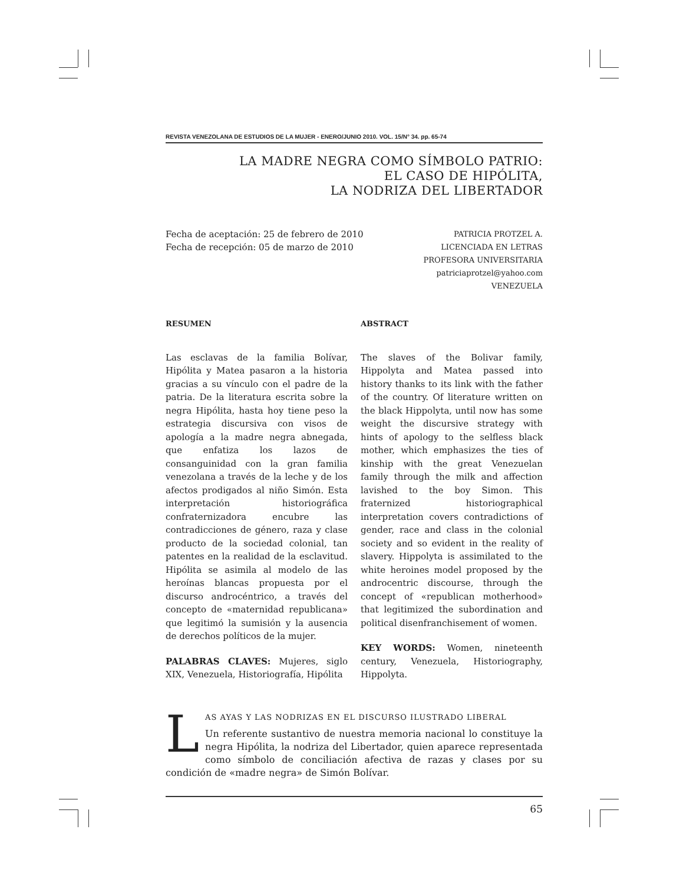REVISTA VENEZOLANA DE ESTUDIOS DE LA MUJER - ENERO/JUNIO 2010. VOL. 15/N° 34. pp. 65-74
LA MADRE NEGRA COMO SÍMBOLO PATRIO:
EL CASO DE HIPÓLITA,
LA NODRIZA DEL LIBERTADOR
Fecha de aceptación: 25 de febrero de 2010
Fecha de recepción: 05 de marzo de 2010
PATRICIA PROTZEL A.
LICENCIADA EN LETRAS
PROFESORA UNIVERSITARIA
patriciaprotzel@yahoo.com
VENEZUELA
RESUMEN
Las esclavas de la familia Bolívar, Hipólita y Matea pasaron a la historia gracias a su vínculo con el padre de la patria. De la literatura escrita sobre la negra Hipólita, hasta hoy tiene peso la estrategia discursiva con visos de apología a la madre negra abnegada, que enfatiza los lazos de consanguinidad con la gran familia venezolana a través de la leche y de los afectos prodigados al niño Simón. Esta interpretación historiográfica confraternizadora encubre las contradicciones de género, raza y clase producto de la sociedad colonial, tan patentes en la realidad de la esclavitud. Hipólita se asimila al modelo de las heroínas blancas propuesta por el discurso androcéntrico, a través del concepto de «maternidad republicana» que legitimó la sumisión y la ausencia de derechos políticos de la mujer.
PALABRAS CLAVES: Mujeres, siglo XIX, Venezuela, Historiografía, Hipólita
ABSTRACT
The slaves of the Bolivar family, Hippolyta and Matea passed into history thanks to its link with the father of the country. Of literature written on the black Hippolyta, until now has some weight the discursive strategy with hints of apology to the selfless black mother, which emphasizes the ties of kinship with the great Venezuelan family through the milk and affection lavished to the boy Simon. This fraternized historiographical interpretation covers contradictions of gender, race and class in the colonial society and so evident in the reality of slavery. Hippolyta is assimilated to the white heroines model proposed by the androcentric discourse, through the concept of «republican motherhood» that legitimized the subordination and political disenfranchisement of women.
KEY WORDS: Women, nineteenth century, Venezuela, Historiography, Hippolyta.
L
AS AYAS Y LAS NODRIZAS EN EL DISCURSO ILUSTRADO LIBERAL
Un referente sustantivo de nuestra memoria nacional lo constituye la negra Hipólita, la nodriza del Libertador, quien aparece representada como símbolo de conciliación afectiva de razas y clases por su condición de «madre negra» de Simón Bolívar.
65